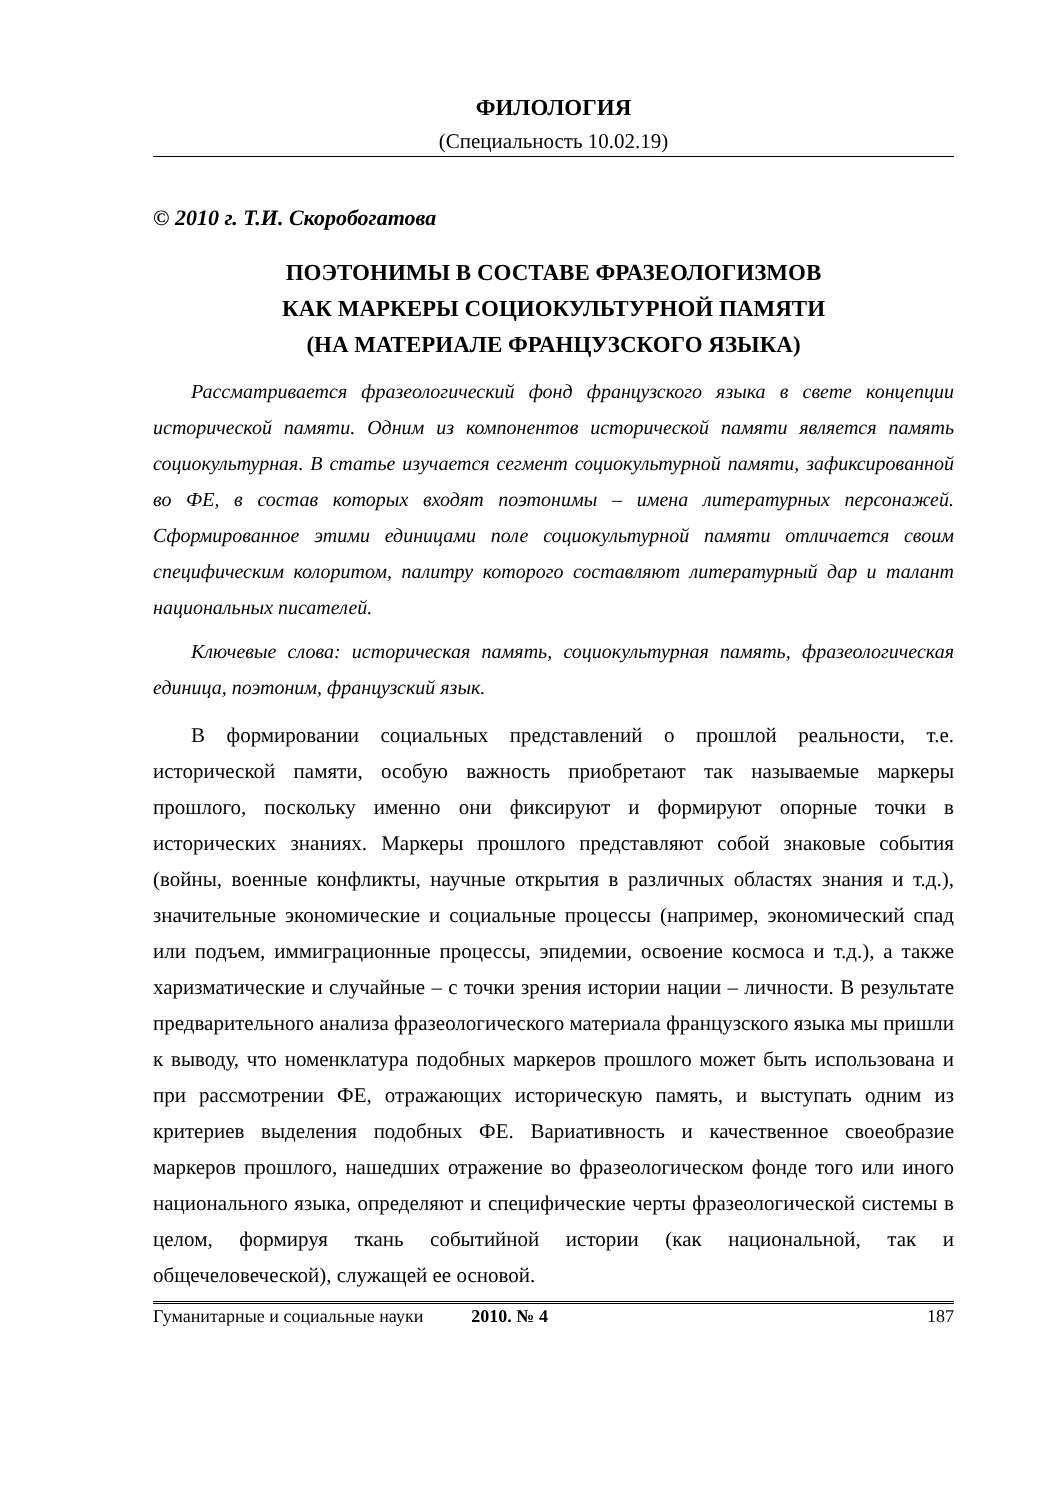ФИЛОЛОГИЯ
(Специальность 10.02.19)
© 2010 г. Т.И. Скоробогатова
ПОЭТОНИМЫ В СОСТАВЕ ФРАЗЕОЛОГИЗМОВ
КАК МАРКЕРЫ СОЦИОКУЛЬТУРНОЙ ПАМЯТИ
(НА МАТЕРИАЛЕ ФРАНЦУЗСКОГО ЯЗЫКА)
Рассматривается фразеологический фонд французского языка в свете концепции исторической памяти. Одним из компонентов исторической памяти является память социокультурная. В статье изучается сегмент социокультурной памяти, зафиксированной во ФЕ, в состав которых входят поэтонимы – имена литературных персонажей. Сформированное этими единицами поле социокультурной памяти отличается своим специфическим колоритом, палитру которого составляют литературный дар и талант национальных писателей.
Ключевые слова: историческая память, социокультурная память, фразеологическая единица, поэтоним, французский язык.
В формировании социальных представлений о прошлой реальности, т.е. исторической памяти, особую важность приобретают так называемые маркеры прошлого, поскольку именно они фиксируют и формируют опорные точки в исторических знаниях. Маркеры прошлого представляют собой знаковые события (войны, военные конфликты, научные открытия в различных областях знания и т.д.), значительные экономические и социальные процессы (например, экономический спад или подъем, иммиграционные процессы, эпидемии, освоение космоса и т.д.), а также харизматические и случайные – с точки зрения истории нации – личности. В результате предварительного анализа фразеологического материала французского языка мы пришли к выводу, что номенклатура подобных маркеров прошлого может быть использована и при рассмотрении ФЕ, отражающих историческую память, и выступать одним из критериев выделения подобных ФЕ. Вариативность и качественное своеобразие маркеров прошлого, нашедших отражение во фразеологическом фонде того или иного национального языка, определяют и специфические черты фразеологической системы в целом, формируя ткань событийной истории (как национальной, так и общечеловеческой), служащей ее основой.
Гуманитарные и социальные науки 2010. № 4 187